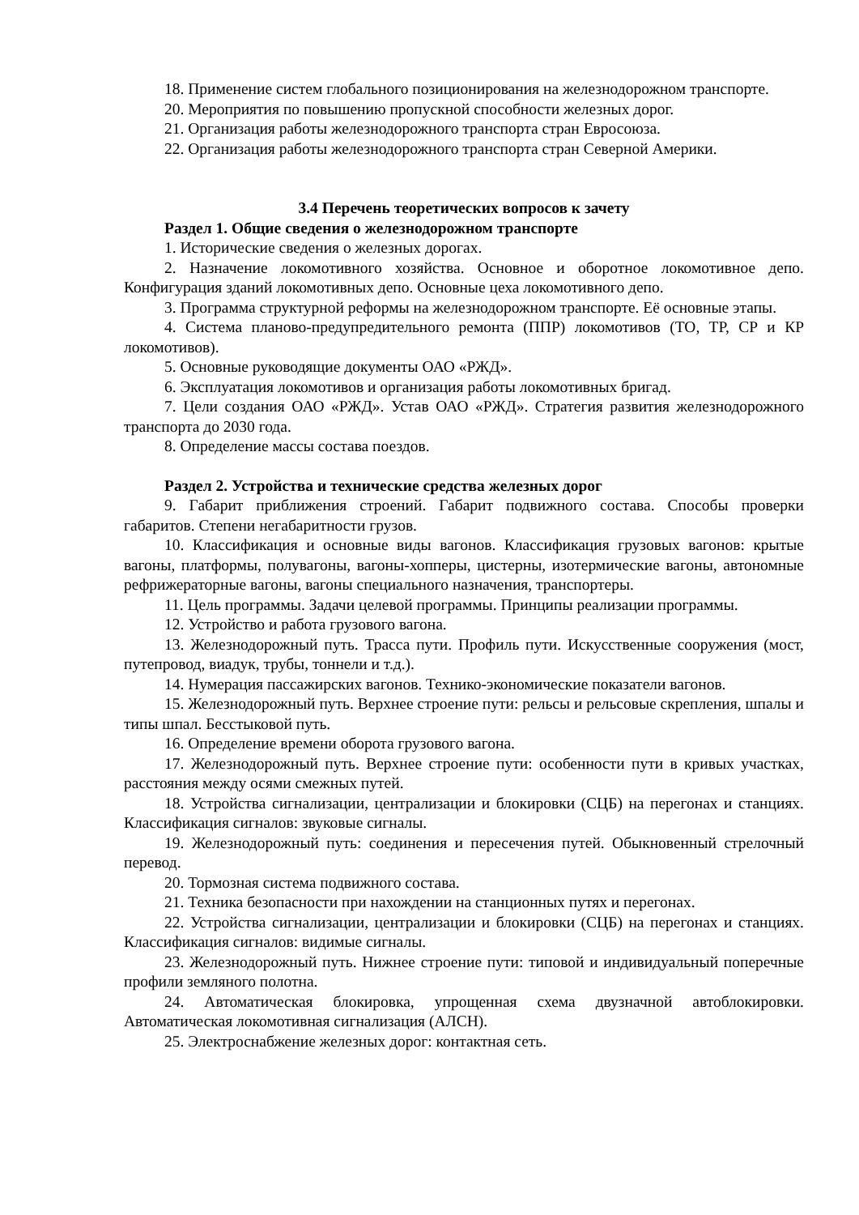18. Применение систем глобального позиционирования на железнодорожном транспорте.
20. Мероприятия по повышению пропускной способности железных дорог.
21. Организация работы железнодорожного транспорта стран Евросоюза.
22. Организация работы железнодорожного транспорта стран Северной Америки.
3.4 Перечень теоретических вопросов к зачету
Раздел 1. Общие сведения о железнодорожном транспорте
1. Исторические сведения о железных дорогах.
2. Назначение локомотивного хозяйства. Основное и оборотное локомотивное депо. Конфигурация зданий локомотивных депо. Основные цеха локомотивного депо.
3. Программа структурной реформы на железнодорожном транспорте. Её основные этапы.
4. Система планово-предупредительного ремонта (ППР) локомотивов (ТО, ТР, СР и КР локомотивов).
5. Основные руководящие документы ОАО «РЖД».
6. Эксплуатация локомотивов и организация работы локомотивных бригад.
7. Цели создания ОАО «РЖД». Устав ОАО «РЖД». Стратегия развития железнодорожного транспорта до 2030 года.
8. Определение массы состава поездов.
Раздел 2. Устройства и технические средства железных дорог
9. Габарит приближения строений. Габарит подвижного состава. Способы проверки габаритов. Степени негабаритности грузов.
10. Классификация и основные виды вагонов. Классификация грузовых вагонов: крытые вагоны, платформы, полувагоны, вагоны-хопперы, цистерны, изотермические вагоны, автономные рефрижераторные вагоны, вагоны специального назначения, транспортеры.
11. Цель программы. Задачи целевой программы. Принципы реализации программы.
12. Устройство и работа грузового вагона.
13. Железнодорожный путь. Трасса пути. Профиль пути. Искусственные сооружения (мост, путепровод, виадук, трубы, тоннели и т.д.).
14. Нумерация пассажирских вагонов. Технико-экономические показатели вагонов.
15. Железнодорожный путь. Верхнее строение пути: рельсы и рельсовые скрепления, шпалы и типы шпал. Бесстыковой путь.
16. Определение времени оборота грузового вагона.
17. Железнодорожный путь. Верхнее строение пути: особенности пути в кривых участках, расстояния между осями смежных путей.
18. Устройства сигнализации, централизации и блокировки (СЦБ) на перегонах и станциях. Классификация сигналов: звуковые сигналы.
19. Железнодорожный путь: соединения и пересечения путей. Обыкновенный стрелочный перевод.
20. Тормозная система подвижного состава.
21. Техника безопасности при нахождении на станционных путях и перегонах.
22. Устройства сигнализации, централизации и блокировки (СЦБ) на перегонах и станциях. Классификация сигналов: видимые сигналы.
23. Железнодорожный путь. Нижнее строение пути: типовой и индивидуальный поперечные профили земляного полотна.
24. Автоматическая блокировка, упрощенная схема двузначной автоблокировки. Автоматическая локомотивная сигнализация (АЛСН).
25. Электроснабжение железных дорог: контактная сеть.